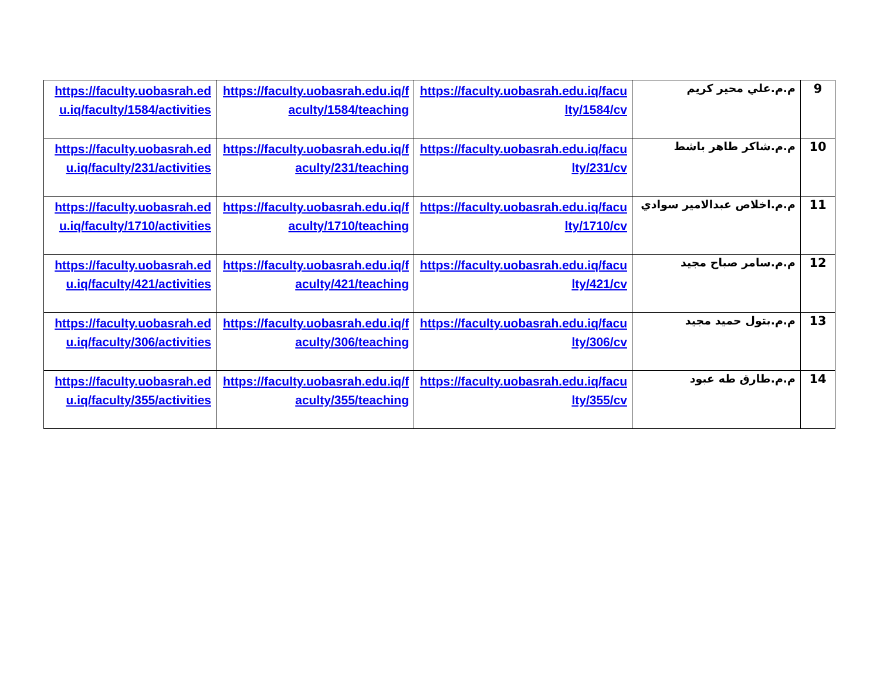| 9 | م.م.علي محير كريم | https://faculty.uobasrah.edu.iq/faculty/1584/cv | https://faculty.uobasrah.edu.iq/faculty/1584/teaching | https://faculty.uobasrah.edu.iq/faculty/1584/activities |
| 10 | م.م.شاكر طاهر باشط | https://faculty.uobasrah.edu.iq/faculty/231/cv | https://faculty.uobasrah.edu.iq/faculty/231/teaching | https://faculty.uobasrah.edu.iq/faculty/231/activities |
| 11 | م.م.اخلاص عبدالامير سوادي | https://faculty.uobasrah.edu.iq/faculty/1710/cv | https://faculty.uobasrah.edu.iq/faculty/1710/teaching | https://faculty.uobasrah.edu.iq/faculty/1710/activities |
| 12 | م.م.سامر صباح مجيد | https://faculty.uobasrah.edu.iq/faculty/421/cv | https://faculty.uobasrah.edu.iq/faculty/421/teaching | https://faculty.uobasrah.edu.iq/faculty/421/activities |
| 13 | م.م.بتول حميد مجيد | https://faculty.uobasrah.edu.iq/faculty/306/cv | https://faculty.uobasrah.edu.iq/faculty/306/teaching | https://faculty.uobasrah.edu.iq/faculty/306/activities |
| 14 | م.م.طارق طه عبود | https://faculty.uobasrah.edu.iq/faculty/355/cv | https://faculty.uobasrah.edu.iq/faculty/355/teaching | https://faculty.uobasrah.edu.iq/faculty/355/activities |